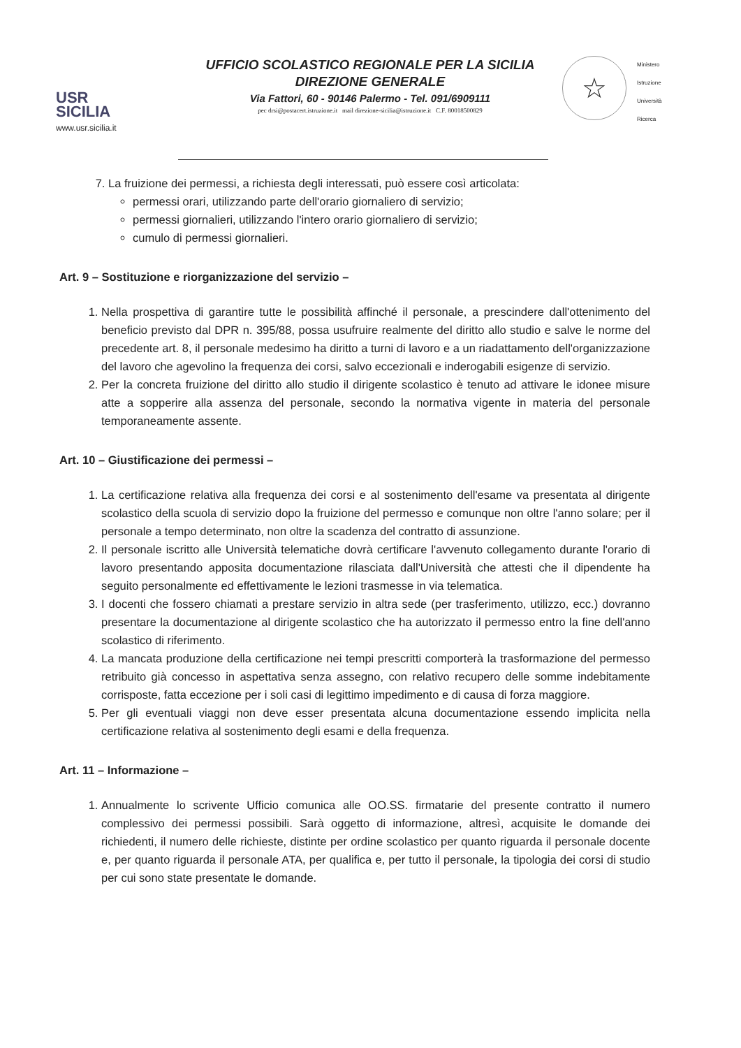USR
SICILIA
www.usr.sicilia.it
UFFICIO SCOLASTICO REGIONALE PER LA SICILIA
DIREZIONE GENERALE
Via Fattori, 60 - 90146 Palermo - Tel. 091/6909111
pec drsi@postacert.istruzione.it mail direzione-sicilia@istruzione.it C.F. 80018500829
☆
Ministero
Istruzione
Università
Ricerca
7. La fruizione dei permessi, a richiesta degli interessati, può essere così articolata:
permessi orari, utilizzando parte dell'orario giornaliero di servizio;
permessi giornalieri, utilizzando l'intero orario giornaliero di servizio;
cumulo di permessi giornalieri.
Art. 9 – Sostituzione e riorganizzazione del servizio –
1. Nella prospettiva di garantire tutte le possibilità affinché il personale, a prescindere dall'ottenimento del beneficio previsto dal DPR n. 395/88, possa usufruire realmente del diritto allo studio e salve le norme del precedente art. 8, il personale medesimo ha diritto a turni di lavoro e a un riadattamento dell'organizzazione del lavoro che agevolino la frequenza dei corsi, salvo eccezionali e inderogabili esigenze di servizio.
2. Per la concreta fruizione del diritto allo studio il dirigente scolastico è tenuto ad attivare le idonee misure atte a sopperire alla assenza del personale, secondo la normativa vigente in materia del personale temporaneamente assente.
Art. 10 – Giustificazione dei permessi –
1. La certificazione relativa alla frequenza dei corsi e al sostenimento dell'esame va presentata al dirigente scolastico della scuola di servizio dopo la fruizione del permesso e comunque non oltre l'anno solare; per il personale a tempo determinato, non oltre la scadenza del contratto di assunzione.
2. Il personale iscritto alle Università telematiche dovrà certificare l'avvenuto collegamento durante l'orario di lavoro presentando apposita documentazione rilasciata dall'Università che attesti che il dipendente ha seguito personalmente ed effettivamente le lezioni trasmesse in via telematica.
3. I docenti che fossero chiamati a prestare servizio in altra sede (per trasferimento, utilizzo, ecc.) dovranno presentare la documentazione al dirigente scolastico che ha autorizzato il permesso entro la fine dell'anno scolastico di riferimento.
4. La mancata produzione della certificazione nei tempi prescritti comporterà la trasformazione del permesso retribuito già concesso in aspettativa senza assegno, con relativo recupero delle somme indebitamente corrisposte, fatta eccezione per i soli casi di legittimo impedimento e di causa di forza maggiore.
5. Per gli eventuali viaggi non deve esser presentata alcuna documentazione essendo implicita nella certificazione relativa al sostenimento degli esami e della frequenza.
Art. 11 – Informazione –
1. Annualmente lo scrivente Ufficio comunica alle OO.SS. firmatarie del presente contratto il numero complessivo dei permessi possibili. Sarà oggetto di informazione, altresì, acquisite le domande dei richiedenti, il numero delle richieste, distinte per ordine scolastico per quanto riguarda il personale docente e, per quanto riguarda il personale ATA, per qualifica e, per tutto il personale, la tipologia dei corsi di studio per cui sono state presentate le domande.